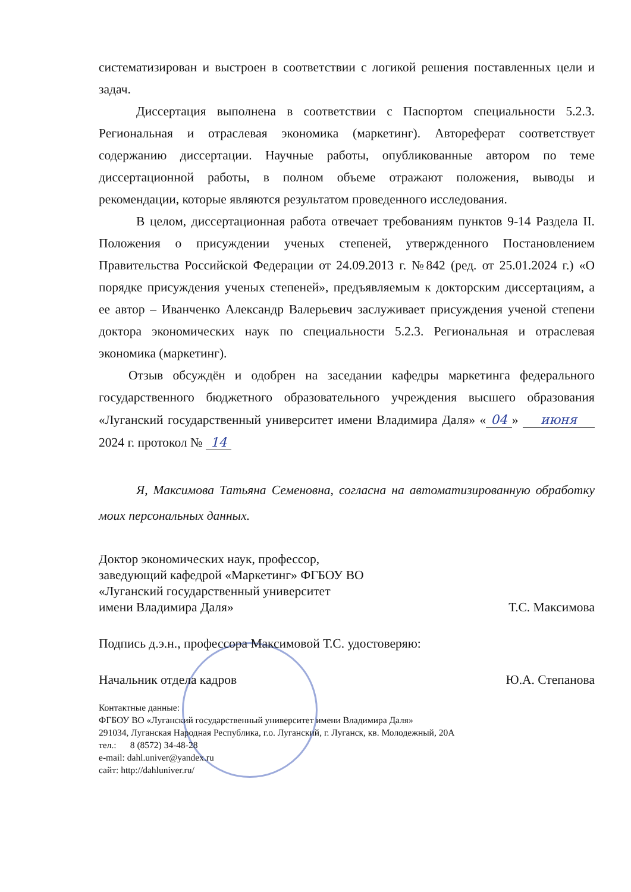систематизирован и выстроен в соответствии с логикой решения поставленных цели и задач.
Диссертация выполнена в соответствии с Паспортом специальности 5.2.3. Региональная и отраслевая экономика (маркетинг). Автореферат соответствует содержанию диссертации. Научные работы, опубликованные автором по теме диссертационной работы, в полном объеме отражают положения, выводы и рекомендации, которые являются результатом проведенного исследования.
В целом, диссертационная работа отвечает требованиям пунктов 9-14 Раздела II. Положения о присуждении ученых степеней, утвержденного Постановлением Правительства Российской Федерации от 24.09.2013 г. №842 (ред. от 25.01.2024 г.) «О порядке присуждения ученых степеней», предъявляемым к докторским диссертациям, а ее автор – Иванченко Александр Валерьевич заслуживает присуждения ученой степени доктора экономических наук по специальности 5.2.3. Региональная и отраслевая экономика (маркетинг).
Отзыв обсуждён и одобрен на заседании кафедры маркетинга федерального государственного бюджетного образовательного учреждения высшего образования «Луганский государственный университет имени Владимира Даля» « 04 » июня 2024 г. протокол № 14
Я, Максимова Татьяна Семеновна, согласна на автоматизированную обработку моих персональных данных.
Доктор экономических наук, профессор,
заведующий кафедрой «Маркетинг» ФГБОУ ВО
«Луганский государственный университет
имени Владимира Даля» Т.С. Максимова
Подпись д.э.н., профессора Максимовой Т.С. удостоверяю:
Начальник отдела кадров Ю.А. Степанова
Контактные данные:
ФГБОУ ВО «Луганский государственный университет имени Владимира Даля»
291034, Луганская Народная Республика, г.о. Луганский, г. Луганск, кв. Молодежный, 20А
тел.: 8 (8572) 34-48-28
e-mail: dahl.univer@yandex.ru
сайт: http://dahluniver.ru/